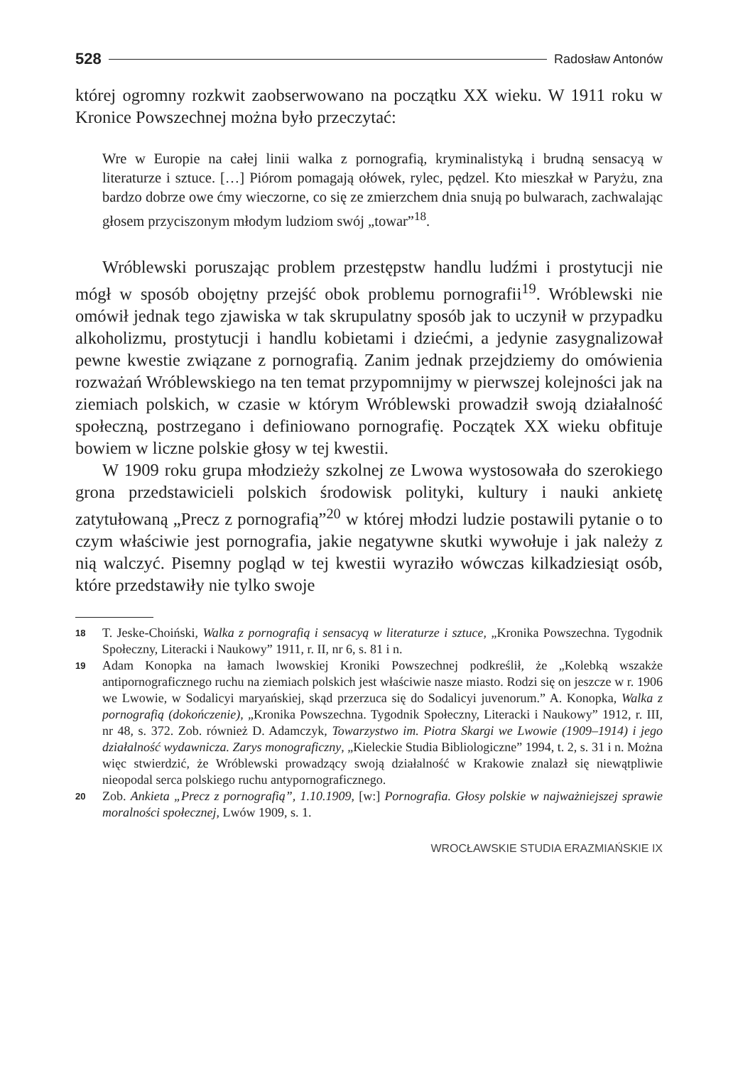528 Radosław Antonów
której ogromny rozkwit zaobserwowano na początku XX wieku. W 1911 roku w Kronice Powszechnej można było przeczytać:
Wre w Europie na całej linii walka z pornografią, kryminalistyką i brudną sensacyą w literaturze i sztuce. […] Piórom pomagają ołówek, rylec, pędzel. Kto mieszkał w Paryżu, zna bardzo dobrze owe ćmy wieczorne, co się ze zmierzchem dnia snują po bulwarach, zachwalając głosem przyciszonym młodym ludziom swój „towar”<sup>18</sup>.
Wróblewski poruszając problem przestępstw handlu ludźmi i prostytucji nie mógł w sposób obojętny przejść obok problemu pornografii<sup>19</sup>. Wróblewski nie omówił jednak tego zjawiska w tak skrupulatny sposób jak to uczynił w przypadku alkoholizmu, prostytucji i handlu kobietami i dziećmi, a jedynie zasygnalizował pewne kwestie związane z pornografią. Zanim jednak przejdziemy do omówienia rozważań Wróblewskiego na ten temat przypomnijmy w pierwszej kolejności jak na ziemiach polskich, w czasie w którym Wróblewski prowadził swoją działalność społeczną, postrzegano i definiowano pornografię. Początek XX wieku obfituje bowiem w liczne polskie głosy w tej kwestii.
W 1909 roku grupa młodzieży szkolnej ze Lwowa wystosowała do szerokiego grona przedstawicieli polskich środowisk polityki, kultury i nauki ankietę zatytułowaną „Precz z pornografią”<sup>20</sup> w której młodzi ludzie postawili pytanie o to czym właściwie jest pornografia, jakie negatywne skutki wywołuje i jak należy z nią walczyć. Pisemny pogląd w tej kwestii wyraziło wówczas kilkadziesiąt osób, które przedstawiły nie tylko swoje
18 T. Jeske-Choiński, Walka z pornografią i sensacyą w literaturze i sztuce, „Kronika Powszechna. Tygodnik Społeczny, Literacki i Naukowy” 1911, r. II, nr 6, s. 81 i n.
19 Adam Konopka na łamach lwowskiej Kroniki Powszechnej podkreślił, że „Kolebką wszakże antipornograficznego ruchu na ziemiach polskich jest właściwie nasze miasto. Rodzi się on jeszcze w r. 1906 we Lwowie, w Sodalicyi maryańskiej, skąd przerzuca się do Sodalicyi juvenorum.” A. Konopka, Walka z pornografią (dokończenie), „Kronika Powszechna. Tygodnik Społeczny, Literacki i Naukowy” 1912, r. III, nr 48, s. 372. Zob. również D. Adamczyk, Towarzystwo im. Piotra Skargi we Lwowie (1909–1914) i jego działalność wydawnicza. Zarys monograficzny, „Kieleckie Studia Bibliologiczne” 1994, t. 2, s. 31 i n. Można więc stwierdzić, że Wróblewski prowadzący swoją działalność w Krakowie znalazł się niewątpliwie nieopodal serca polskiego ruchu antypornograficznego.
20 Zob. Ankieta „Precz z pornografią”, 1.10.1909, [w:] Pornografia. Głosy polskie w najważniejszej sprawie moralności społecznej, Lwów 1909, s. 1.
WROCŁAWSKIE STUDIA ERAZMIAŃSKIE IX